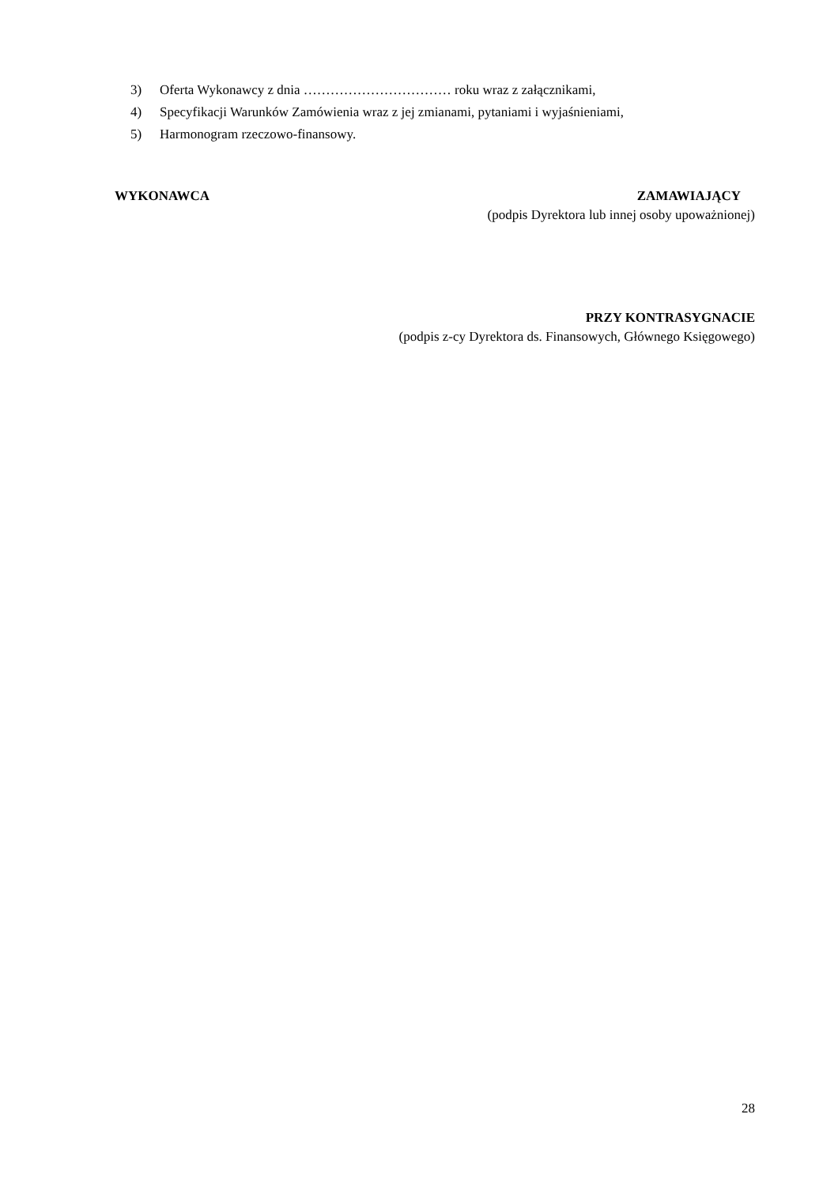3) Oferta Wykonawcy z dnia …………………………… roku wraz z załącznikami,
4) Specyfikacji Warunków Zamówienia wraz z jej zmianami, pytaniami i wyjaśnieniami,
5) Harmonogram rzeczowo-finansowy.
WYKONAWCA ZAMAWIAJĄCY
(podpis Dyrektora lub innej osoby upoważnionej)
PRZY KONTRASYGNACIE
(podpis z-cy Dyrektora ds. Finansowych, Głównego Księgowego)
28